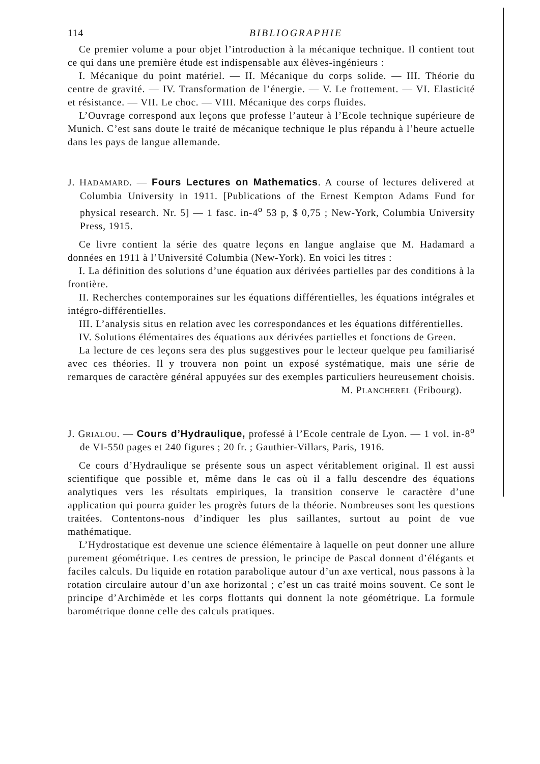114 BIBLIOGRAPHIE
Ce premier volume a pour objet l’introduction à la mécanique technique. Il contient tout ce qui dans une première étude est indispensable aux élèves-ingénieurs :
I. Mécanique du point matériel. — II. Mécanique du corps solide. — III. Théorie du centre de gravité. — IV. Transformation de l’énergie. — V. Le frottement. — VI. Elasticité et résistance. — VII. Le choc. — VIII. Mécanique des corps fluides.
L’Ouvrage correspond aux leçons que professe l’auteur à l’Ecole technique supérieure de Munich. C’est sans doute le traité de mécanique technique le plus répandu à l’heure actuelle dans les pays de langue allemande.
J. HADAMARD. — Fours Lectures on Mathematics. A course of lectures delivered at Columbia University in 1911. [Publications of the Ernest Kempton Adams Fund for physical research. Nr. 5] — 1 fasc. in-4<sup>o</sup> 53 p, $ 0,75 ; New-York, Columbia University Press, 1915.
Ce livre contient la série des quatre leçons en langue anglaise que M. Hadamard a données en 1911 à l’Université Columbia (New-York). En voici les titres :
I. La définition des solutions d’une équation aux dérivées partielles par des conditions à la frontière.
II. Recherches contemporaines sur les équations différentielles, les équations intégrales et intégro-différentielles.
III. L’analysis situs en relation avec les correspondances et les équations différentielles.
IV. Solutions élémentaires des équations aux dérivées partielles et fonctions de Green.
La lecture de ces leçons sera des plus suggestives pour le lecteur quelque peu familiarisé avec ces théories. Il y trouvera non point un exposé systématique, mais une série de remarques de caractère général appuyées sur des exemples particuliers heureusement choisis.
M. PLANCHEREL (Fribourg).
J. GRIALOU. — Cours d’Hydraulique, professé à l’Ecole centrale de Lyon. — 1 vol. in-8<sup>o</sup> de VI-550 pages et 240 figures ; 20 fr. ; Gauthier-Villars, Paris, 1916.
Ce cours d’Hydraulique se présente sous un aspect véritablement original. Il est aussi scientifique que possible et, même dans le cas où il a fallu descendre des équations analytiques vers les résultats empiriques, la transition conserve le caractère d’une application qui pourra guider les progrès futurs de la théorie. Nombreuses sont les questions traitées. Contentons-nous d’indiquer les plus saillantes, surtout au point de vue mathématique.
L’Hydrostatique est devenue une science élémentaire à laquelle on peut donner une allure purement géométrique. Les centres de pression, le principe de Pascal donnent d’élégants et faciles calculs. Du liquide en rotation parabolique autour d’un axe vertical, nous passons à la rotation circulaire autour d’un axe horizontal ; c’est un cas traité moins souvent. Ce sont le principe d’Archimède et les corps flottants qui donnent la note géométrique. La formule barométrique donne celle des calculs pratiques.